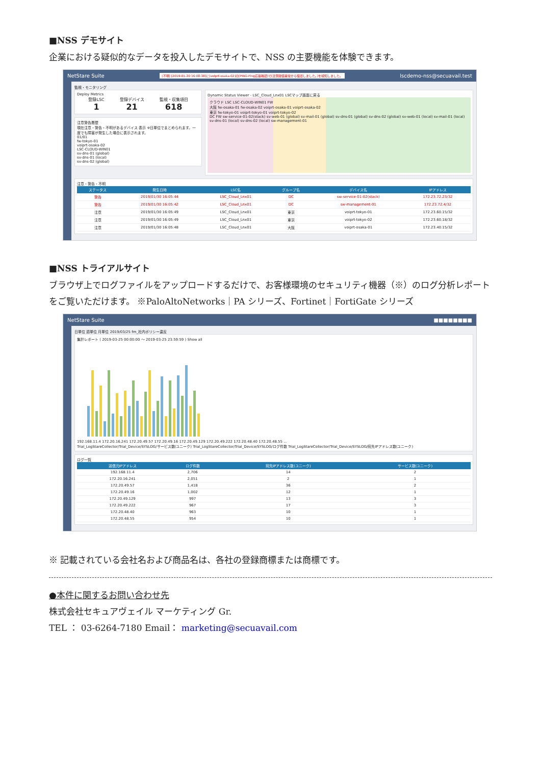■NSS デモサイト
企業における疑似的なデータを投入したデモサイトで、NSS の主要機能を体験できます。
NetStare Suite [不明] [2019-01-30 16:08:38]に[volprt-osaka-02]の[PING-Ping応答確認]で[注意閾値異常から復旧しました。]を検知しました。 lscdemo-nss@secuavail.test
監視・モニタリング
Deploy Metrics
登録LSC
1
登録デバイス
21
監視・収集項目
618
注意警告履歴
現在注意・警告・不明があるデバイス 表示 ※日単位でまとめられます。一度でも障害が発生した場合に表示されます。
01/01
fw-tokyo-01
voiprt-osaka-02
LSC-CLOUD-WIN01
sv-dns-01 (global)
sv-dns-01 (local)
sv-dns-02 (global)
Dynamic Status Viewer - LSC_Cloud_Lnx01 LSCマップ画面に戻る
クラウド LSC LSC-CLOUD-WIN01 FW
大阪 fw-osaka-01 fw-osaka-02 voiprt-osaka-01 voiprt-osaka-02
東京 fw-tokyo-01 voiprt-tokyo-01 voiprt-tokyo-02
DC FW sw-service-01-02(stack) sv-web-01 (global) sv-mail-01 (global) sv-dns-01 (global) sv-dns-02 (global) sv-web-01 (local) sv-mail-01 (local) sv-dns-01 (local) sv-dns-02 (local) sw-management-01
注意・警告・不明
| ステータス | 発生日時 | LSC名 | グループ名 | デバイス名 | IPアドレス |
| --- | --- | --- | --- | --- | --- |
| 警告 | 2019/01/30 16:05:44 | LSC_Cloud_Lnx01 | DC | sw-service-01-02(stack) | 172.23.72.23/32 |
| 警告 | 2019/01/30 16:05:42 | LSC_Cloud_Lnx01 | DC | sw-management-01 | 172.23.72.4/32 |
| 注意 | 2019/01/30 16:05:49 | LSC_Cloud_Lnx01 | 東京 | voiprt-tokyo-01 | 172.23.60.15/32 |
| 注意 | 2019/01/30 16:05:49 | LSC_Cloud_Lnx01 | 東京 | voiprt-tokyo-02 | 172.23.60.18/32 |
| 注意 | 2019/01/30 16:05:48 | LSC_Cloud_Lnx01 | 大阪 | voiprt-osaka-01 | 172.23.40.15/32 |
■NSS トライアルサイト
ブラウザ上でログファイルをアップロードするだけで、お客様環境のセキュリティ機器（※）のログ分析レポートをご覧いただけます。 ※PaloAltoNetworks｜PA シリーズ、Fortinet｜FortiGate シリーズ
NetStare Suite ■■■■■■■■
日単位 週単位 月単位 2019/03/25 fm_社内ポリシー違反
集計レポート ( 2019-03-25 00:00:00 ～ 2019-03-25 23:59:59 ) Show all
192.168.11.4 172.20.16.241 172.20.49.57 172.20.49.16 172.20.49.129 172.20.49.222 172.20.48.40 172.20.48.55 ...
Trial_LogStareCollector/Trial_Device/SYSLOG/サービス数(ユニーク) Trial_LogStareCollector/Trial_Device/SYSLOG/ログ件数 Trial_LogStareCollector/Trial_Device/SYSLOG/宛先IPアドレス数(ユニーク)
ログ一覧
| 送信元IPアドレス | ログ件数 | 宛先IPアドレス数(ユニーク) | サービス数(ユニーク) |
| --- | --- | --- | --- |
| 192.168.11.4 | 2,706 | 14 | 2 |
| 172.20.16.241 | 2,051 | 2 | 1 |
| 172.20.49.57 | 1,418 | 36 | 2 |
| 172.20.49.16 | 1,002 | 12 | 1 |
| 172.20.49.129 | 997 | 13 | 3 |
| 172.20.49.222 | 967 | 17 | 3 |
| 172.20.48.40 | 963 | 10 | 1 |
| 172.20.48.55 | 954 | 10 | 1 |
※ 記載されている会社名および商品名は、各社の登録商標または商標です。
●本件に関するお問い合わせ先
株式会社セキュアヴェイル マーケティング Gr.
TEL ： 03-6264-7180 Email： marketing@secuavail.com